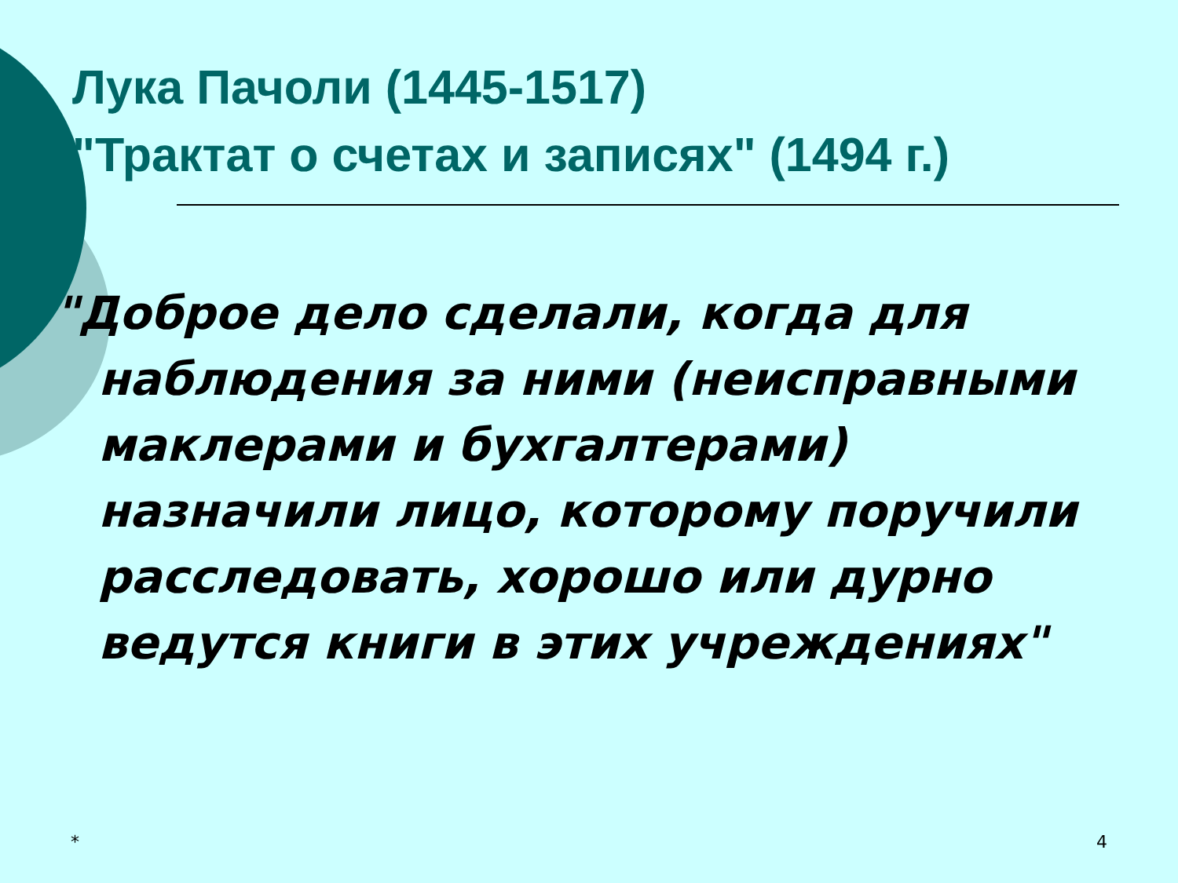Лука Пачоли (1445-1517)
"Трактат о счетах и записях" (1494 г.)
"Доброе дело сделали, когда для наблюдения за ними (неисправными маклерами и бухгалтерами) назначили лицо, которому поручили расследовать, хорошо или дурно ведутся книги в этих учреждениях"
* 4